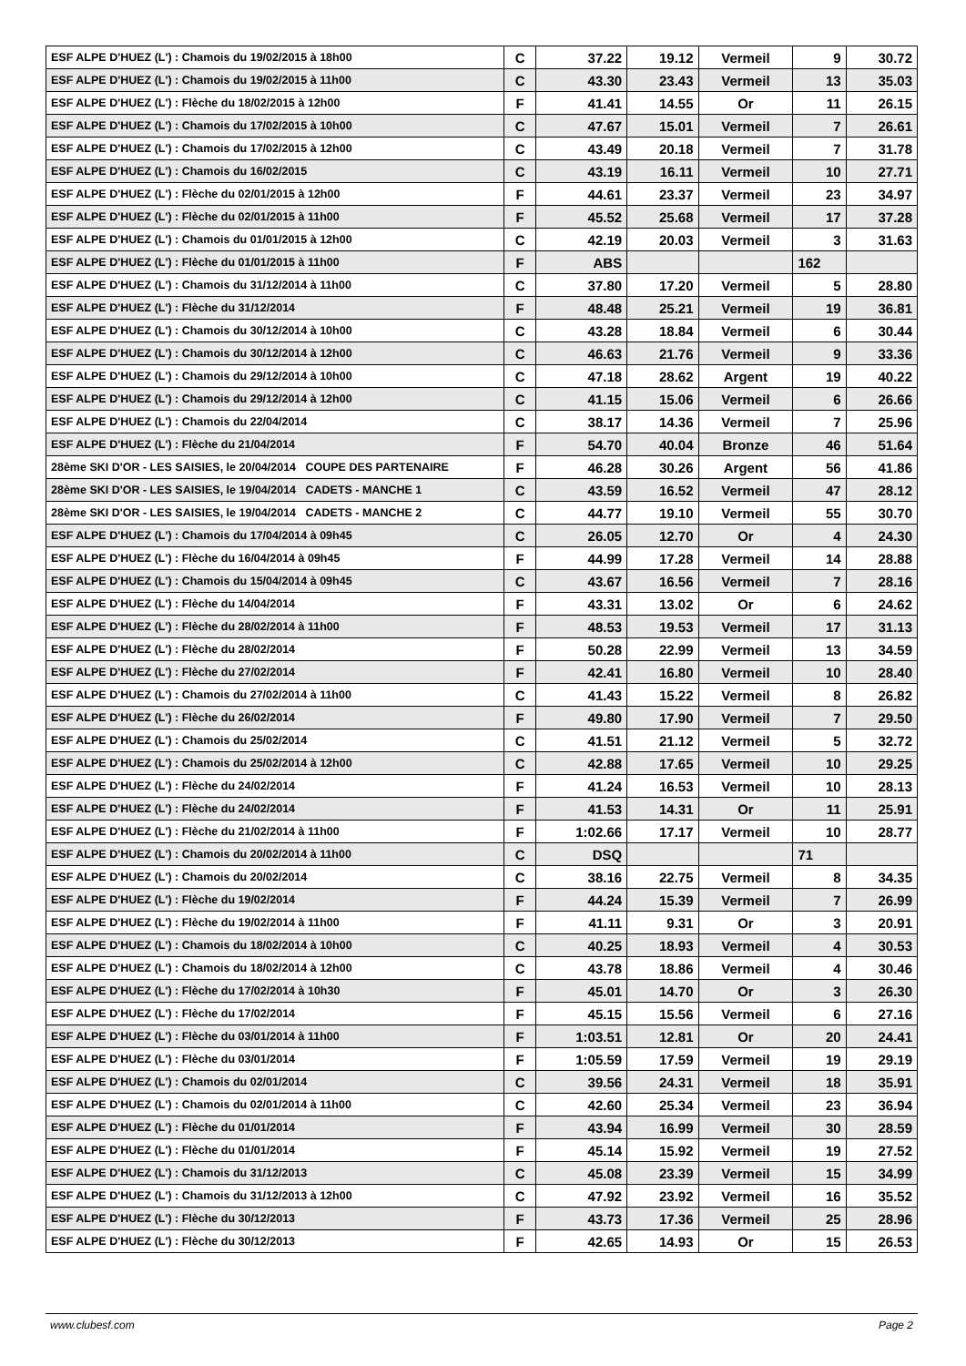| ESF ALPE D'HUEZ (L') : Chamois du 19/02/2015 à 18h00 | C | 37.22 | 19.12 | Vermeil | 9 | 30.72 |
| ESF ALPE D'HUEZ (L') : Chamois du 19/02/2015 à 11h00 | C | 43.30 | 23.43 | Vermeil | 13 | 35.03 |
| ESF ALPE D'HUEZ (L') : Flèche du 18/02/2015 à 12h00 | F | 41.41 | 14.55 | Or | 11 | 26.15 |
| ESF ALPE D'HUEZ (L') : Chamois du 17/02/2015 à 10h00 | C | 47.67 | 15.01 | Vermeil | 7 | 26.61 |
| ESF ALPE D'HUEZ (L') : Chamois du 17/02/2015 à 12h00 | C | 43.49 | 20.18 | Vermeil | 7 | 31.78 |
| ESF ALPE D'HUEZ (L') : Chamois du 16/02/2015 | C | 43.19 | 16.11 | Vermeil | 10 | 27.71 |
| ESF ALPE D'HUEZ (L') : Flèche du 02/01/2015 à 12h00 | F | 44.61 | 23.37 | Vermeil | 23 | 34.97 |
| ESF ALPE D'HUEZ (L') : Flèche du 02/01/2015 à 11h00 | F | 45.52 | 25.68 | Vermeil | 17 | 37.28 |
| ESF ALPE D'HUEZ (L') : Chamois du 01/01/2015 à 12h00 | C | 42.19 | 20.03 | Vermeil | 3 | 31.63 |
| ESF ALPE D'HUEZ (L') : Flèche du 01/01/2015 à 11h00 | F | ABS | | | 162 | |
| ESF ALPE D'HUEZ (L') : Chamois du 31/12/2014 à 11h00 | C | 37.80 | 17.20 | Vermeil | 5 | 28.80 |
| ESF ALPE D'HUEZ (L') : Flèche du 31/12/2014 | F | 48.48 | 25.21 | Vermeil | 19 | 36.81 |
| ESF ALPE D'HUEZ (L') : Chamois du 30/12/2014 à 10h00 | C | 43.28 | 18.84 | Vermeil | 6 | 30.44 |
| ESF ALPE D'HUEZ (L') : Chamois du 30/12/2014 à 12h00 | C | 46.63 | 21.76 | Vermeil | 9 | 33.36 |
| ESF ALPE D'HUEZ (L') : Chamois du 29/12/2014 à 10h00 | C | 47.18 | 28.62 | Argent | 19 | 40.22 |
| ESF ALPE D'HUEZ (L') : Chamois du 29/12/2014 à 12h00 | C | 41.15 | 15.06 | Vermeil | 6 | 26.66 |
| ESF ALPE D'HUEZ (L') : Chamois du 22/04/2014 | C | 38.17 | 14.36 | Vermeil | 7 | 25.96 |
| ESF ALPE D'HUEZ (L') : Flèche du 21/04/2014 | F | 54.70 | 40.04 | Bronze | 46 | 51.64 |
| 28ème SKI D'OR - LES SAISIES, le 20/04/2014 COUPE DES PARTENAIRE | F | 46.28 | 30.26 | Argent | 56 | 41.86 |
| 28ème SKI D'OR - LES SAISIES, le 19/04/2014 CADETS - MANCHE 1 | C | 43.59 | 16.52 | Vermeil | 47 | 28.12 |
| 28ème SKI D'OR - LES SAISIES, le 19/04/2014 CADETS - MANCHE 2 | C | 44.77 | 19.10 | Vermeil | 55 | 30.70 |
| ESF ALPE D'HUEZ (L') : Chamois du 17/04/2014 à 09h45 | C | 26.05 | 12.70 | Or | 4 | 24.30 |
| ESF ALPE D'HUEZ (L') : Flèche du 16/04/2014 à 09h45 | F | 44.99 | 17.28 | Vermeil | 14 | 28.88 |
| ESF ALPE D'HUEZ (L') : Chamois du 15/04/2014 à 09h45 | C | 43.67 | 16.56 | Vermeil | 7 | 28.16 |
| ESF ALPE D'HUEZ (L') : Flèche du 14/04/2014 | F | 43.31 | 13.02 | Or | 6 | 24.62 |
| ESF ALPE D'HUEZ (L') : Flèche du 28/02/2014 à 11h00 | F | 48.53 | 19.53 | Vermeil | 17 | 31.13 |
| ESF ALPE D'HUEZ (L') : Flèche du 28/02/2014 | F | 50.28 | 22.99 | Vermeil | 13 | 34.59 |
| ESF ALPE D'HUEZ (L') : Flèche du 27/02/2014 | F | 42.41 | 16.80 | Vermeil | 10 | 28.40 |
| ESF ALPE D'HUEZ (L') : Chamois du 27/02/2014 à 11h00 | C | 41.43 | 15.22 | Vermeil | 8 | 26.82 |
| ESF ALPE D'HUEZ (L') : Flèche du 26/02/2014 | F | 49.80 | 17.90 | Vermeil | 7 | 29.50 |
| ESF ALPE D'HUEZ (L') : Chamois du 25/02/2014 | C | 41.51 | 21.12 | Vermeil | 5 | 32.72 |
| ESF ALPE D'HUEZ (L') : Chamois du 25/02/2014 à 12h00 | C | 42.88 | 17.65 | Vermeil | 10 | 29.25 |
| ESF ALPE D'HUEZ (L') : Flèche du 24/02/2014 | F | 41.24 | 16.53 | Vermeil | 10 | 28.13 |
| ESF ALPE D'HUEZ (L') : Flèche du 24/02/2014 | F | 41.53 | 14.31 | Or | 11 | 25.91 |
| ESF ALPE D'HUEZ (L') : Flèche du 21/02/2014 à 11h00 | F | 1:02.66 | 17.17 | Vermeil | 10 | 28.77 |
| ESF ALPE D'HUEZ (L') : Chamois du 20/02/2014 à 11h00 | C | DSQ | | | 71 | |
| ESF ALPE D'HUEZ (L') : Chamois du 20/02/2014 | C | 38.16 | 22.75 | Vermeil | 8 | 34.35 |
| ESF ALPE D'HUEZ (L') : Flèche du 19/02/2014 | F | 44.24 | 15.39 | Vermeil | 7 | 26.99 |
| ESF ALPE D'HUEZ (L') : Flèche du 19/02/2014 à 11h00 | F | 41.11 | 9.31 | Or | 3 | 20.91 |
| ESF ALPE D'HUEZ (L') : Chamois du 18/02/2014 à 10h00 | C | 40.25 | 18.93 | Vermeil | 4 | 30.53 |
| ESF ALPE D'HUEZ (L') : Chamois du 18/02/2014 à 12h00 | C | 43.78 | 18.86 | Vermeil | 4 | 30.46 |
| ESF ALPE D'HUEZ (L') : Flèche du 17/02/2014 à 10h30 | F | 45.01 | 14.70 | Or | 3 | 26.30 |
| ESF ALPE D'HUEZ (L') : Flèche du 17/02/2014 | F | 45.15 | 15.56 | Vermeil | 6 | 27.16 |
| ESF ALPE D'HUEZ (L') : Flèche du 03/01/2014 à 11h00 | F | 1:03.51 | 12.81 | Or | 20 | 24.41 |
| ESF ALPE D'HUEZ (L') : Flèche du 03/01/2014 | F | 1:05.59 | 17.59 | Vermeil | 19 | 29.19 |
| ESF ALPE D'HUEZ (L') : Chamois du 02/01/2014 | C | 39.56 | 24.31 | Vermeil | 18 | 35.91 |
| ESF ALPE D'HUEZ (L') : Chamois du 02/01/2014 à 11h00 | C | 42.60 | 25.34 | Vermeil | 23 | 36.94 |
| ESF ALPE D'HUEZ (L') : Flèche du 01/01/2014 | F | 43.94 | 16.99 | Vermeil | 30 | 28.59 |
| ESF ALPE D'HUEZ (L') : Flèche du 01/01/2014 | F | 45.14 | 15.92 | Vermeil | 19 | 27.52 |
| ESF ALPE D'HUEZ (L') : Chamois du 31/12/2013 | C | 45.08 | 23.39 | Vermeil | 15 | 34.99 |
| ESF ALPE D'HUEZ (L') : Chamois du 31/12/2013 à 12h00 | C | 47.92 | 23.92 | Vermeil | 16 | 35.52 |
| ESF ALPE D'HUEZ (L') : Flèche du 30/12/2013 | F | 43.73 | 17.36 | Vermeil | 25 | 28.96 |
| ESF ALPE D'HUEZ (L') : Flèche du 30/12/2013 | F | 42.65 | 14.93 | Or | 15 | 26.53 |
www.clubesf.com Page 2